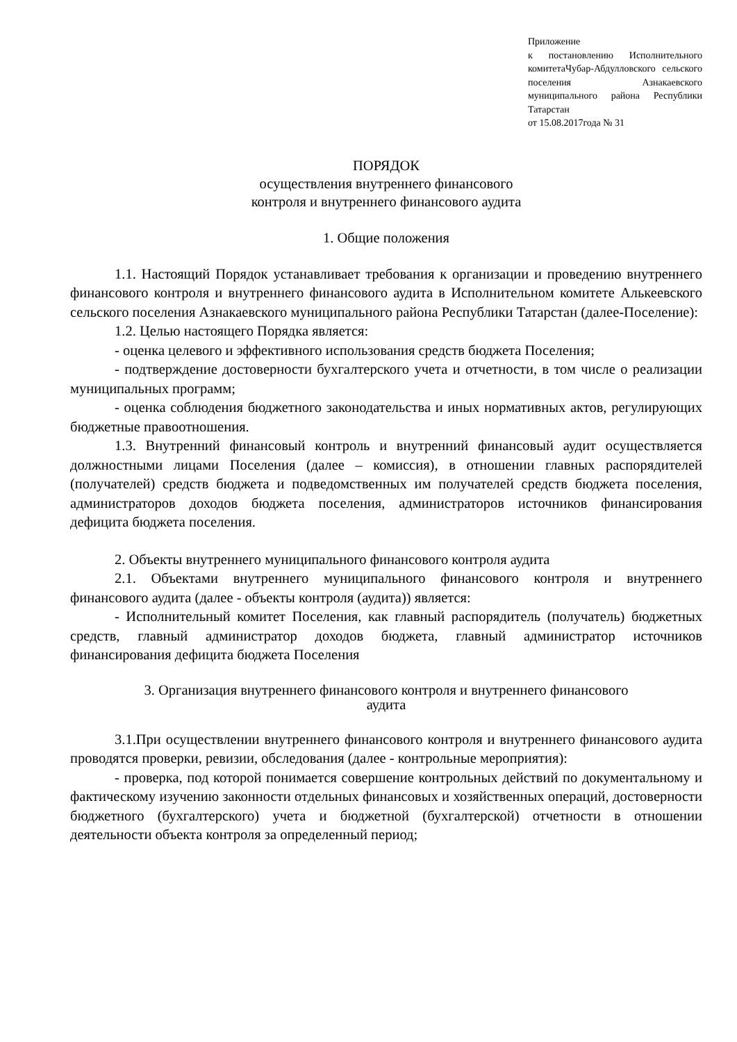Приложение
к постановлению Исполнительного комитетаЧубар-Абдулловского сельского поселения Азнакаевского муниципального района Республики Татарстан
от 15.08.2017года № 31
ПОРЯДОК
осуществления внутреннего финансового
контроля и внутреннего финансового аудита
1. Общие положения
1.1. Настоящий Порядок устанавливает требования к организации и проведению внутреннего финансового контроля и внутреннего финансового аудита в Исполнительном комитете Алькеевского сельского поселения Азнакаевского муниципального района Республики Татарстан (далее-Поселение):
1.2. Целью настоящего Порядка является:
- оценка целевого и эффективного использования средств бюджета Поселения;
- подтверждение достоверности бухгалтерского учета и отчетности, в том числе о реализации муниципальных программ;
- оценка соблюдения бюджетного законодательства и иных нормативных актов, регулирующих бюджетные правоотношения.
1.3. Внутренний финансовый контроль и внутренний финансовый аудит осуществляется должностными лицами Поселения (далее – комиссия), в отношении главных распорядителей (получателей) средств бюджета и подведомственных им получателей средств бюджета поселения, администраторов доходов бюджета поселения, администраторов источников финансирования дефицита бюджета поселения.
2. Объекты внутреннего муниципального финансового контроля аудита
2.1. Объектами внутреннего муниципального финансового контроля и внутреннего финансового аудита (далее - объекты контроля (аудита)) является:
- Исполнительный комитет Поселения, как главный распорядитель (получатель) бюджетных средств, главный администратор доходов бюджета, главный администратор источников финансирования дефицита бюджета Поселения
3. Организация внутреннего финансового контроля и внутреннего финансового
аудита
3.1.При осуществлении внутреннего финансового контроля и внутреннего финансового аудита проводятся проверки, ревизии, обследования (далее - контрольные мероприятия):
- проверка, под которой понимается совершение контрольных действий по документальному и фактическому изучению законности отдельных финансовых и хозяйственных операций, достоверности бюджетного (бухгалтерского) учета и бюджетной (бухгалтерской) отчетности в отношении деятельности объекта контроля за определенный период;